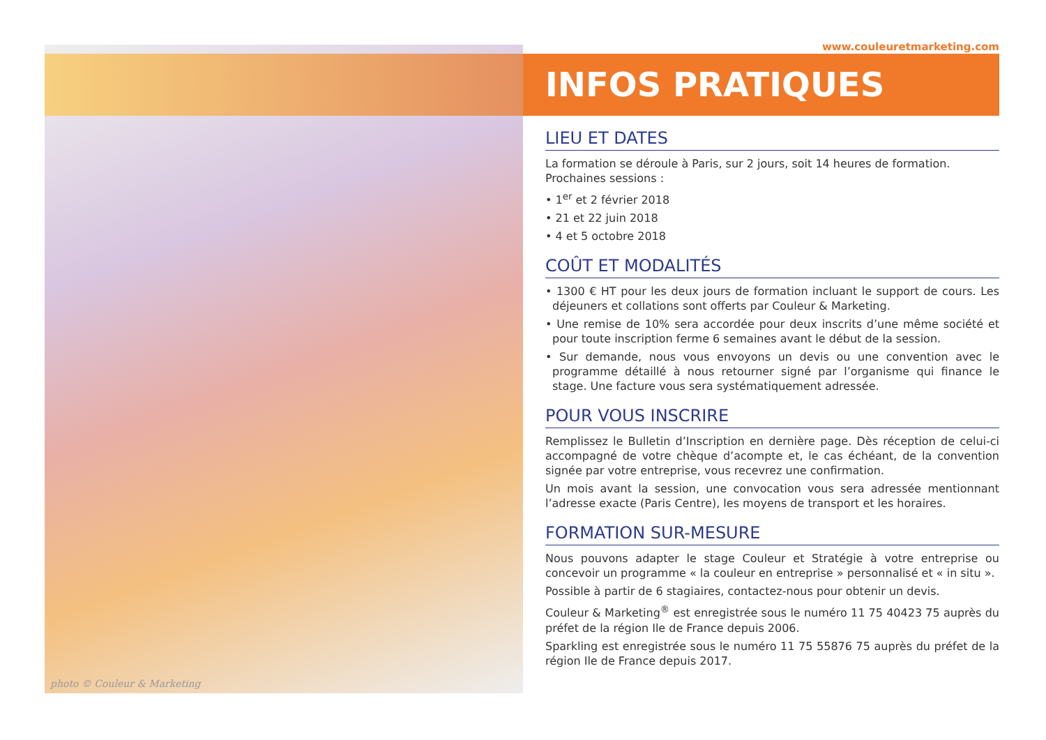photo © Couleur & Marketing
www.couleuretmarketing.com
INFOS PRATIQUES
LIEU ET DATES
La formation se déroule à Paris, sur 2 jours, soit 14 heures de formation.
Prochaines sessions :
• 1<sup>er</sup> et 2 février 2018
• 21 et 22 juin 2018
• 4 et 5 octobre 2018
COÛT ET MODALITÉS
• 1300 € HT pour les deux jours de formation incluant le support de cours. Les déjeuners et collations sont offerts par Couleur & Marketing.
• Une remise de 10% sera accordée pour deux inscrits d’une même société et pour toute inscription ferme 6 semaines avant le début de la session.
• Sur demande, nous vous envoyons un devis ou une convention avec le programme détaillé à nous retourner signé par l’organisme qui finance le stage. Une facture vous sera systématiquement adressée.
POUR VOUS INSCRIRE
Remplissez le Bulletin d’Inscription en dernière page. Dès réception de celui-ci accompagné de votre chèque d’acompte et, le cas échéant, de la convention signée par votre entreprise, vous recevrez une confirmation.
Un mois avant la session, une convocation vous sera adressée mentionnant l’adresse exacte (Paris Centre), les moyens de transport et les horaires.
FORMATION SUR-MESURE
Nous pouvons adapter le stage Couleur et Stratégie à votre entreprise ou concevoir un programme « la couleur en entreprise » personnalisé et « in situ ».
Possible à partir de 6 stagiaires, contactez-nous pour obtenir un devis.
Couleur & Marketing<sup>®</sup> est enregistrée sous le numéro 11 75 40423 75 auprès du préfet de la région Ile de France depuis 2006.
Sparkling est enregistrée sous le numéro 11 75 55876 75 auprès du préfet de la région Ile de France depuis 2017.